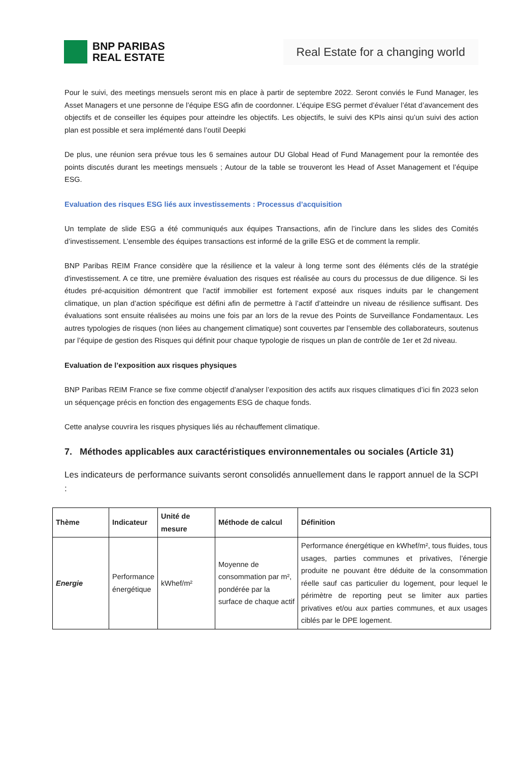BNP PARIBAS
REAL ESTATE
Real Estate for a changing world
Pour le suivi, des meetings mensuels seront mis en place à partir de septembre 2022. Seront conviés le Fund Manager, les Asset Managers et une personne de l’équipe ESG afin de coordonner. L’équipe ESG permet d’évaluer l’état d’avancement des objectifs et de conseiller les équipes pour atteindre les objectifs. Les objectifs, le suivi des KPIs ainsi qu’un suivi des action plan est possible et sera implémenté dans l’outil Deepki
De plus, une réunion sera prévue tous les 6 semaines autour DU Global Head of Fund Management pour la remontée des points discutés durant les meetings mensuels ; Autour de la table se trouveront les Head of Asset Management et l’équipe ESG.
Evaluation des risques ESG liés aux investissements : Processus d’acquisition
Un template de slide ESG a été communiqués aux équipes Transactions, afin de l’inclure dans les slides des Comités d’investissement. L’ensemble des équipes transactions est informé de la grille ESG et de comment la remplir.
BNP Paribas REIM France considère que la résilience et la valeur à long terme sont des éléments clés de la stratégie d'investissement. A ce titre, une première évaluation des risques est réalisée au cours du processus de due diligence. Si les études pré-acquisition démontrent que l’actif immobilier est fortement exposé aux risques induits par le changement climatique, un plan d’action spécifique est défini afin de permettre à l’actif d’atteindre un niveau de résilience suffisant. Des évaluations sont ensuite réalisées au moins une fois par an lors de la revue des Points de Surveillance Fondamentaux. Les autres typologies de risques (non liées au changement climatique) sont couvertes par l’ensemble des collaborateurs, soutenus par l’équipe de gestion des Risques qui définit pour chaque typologie de risques un plan de contrôle de 1er et 2d niveau.
Evaluation de l’exposition aux risques physiques
BNP Paribas REIM France se fixe comme objectif d’analyser l’exposition des actifs aux risques climatiques d’ici fin 2023 selon un séquençage précis en fonction des engagements ESG de chaque fonds.
Cette analyse couvrira les risques physiques liés au réchauffement climatique.
7. Méthodes applicables aux caractéristiques environnementales ou sociales (Article 31)
Les indicateurs de performance suivants seront consolidés annuellement dans le rapport annuel de la SCPI :
| Thème | Indicateur | Unité de mesure | Méthode de calcul | Définition |
| --- | --- | --- | --- | --- |
| Energie | Performance énergétique | kWhef/m² | Moyenne de consommation par m², pondérée par la surface de chaque actif | Performance énergétique en kWhef/m², tous fluides, tous usages, parties communes et privatives, l’énergie produite ne pouvant être déduite de la consommation réelle sauf cas particulier du logement, pour lequel le périmètre de reporting peut se limiter aux parties privatives et/ou aux parties communes, et aux usages ciblés par le DPE logement. |